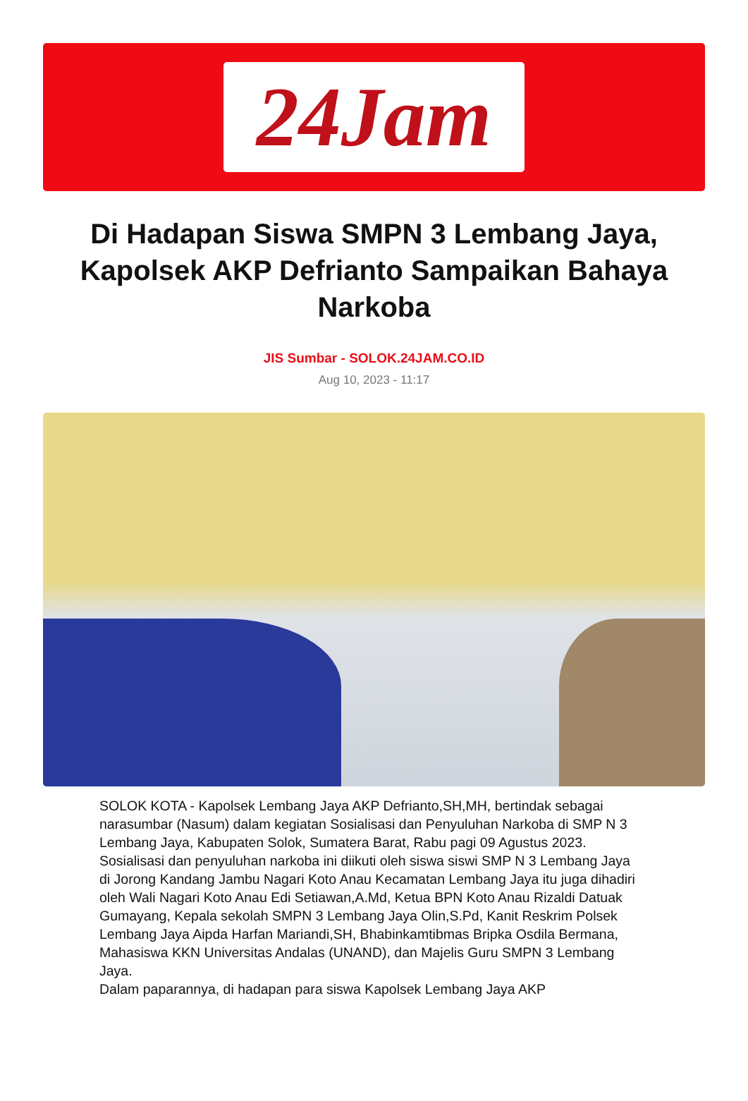24Jam
Di Hadapan Siswa SMPN 3 Lembang Jaya, Kapolsek AKP Defrianto Sampaikan Bahaya Narkoba
JIS Sumbar - SOLOK.24JAM.CO.ID
Aug 10, 2023 - 11:17
SOLOK KOTA - Kapolsek Lembang Jaya AKP Defrianto,SH,MH, bertindak sebagai narasumbar (Nasum) dalam kegiatan Sosialisasi dan Penyuluhan Narkoba di SMP N 3 Lembang Jaya, Kabupaten Solok, Sumatera Barat, Rabu pagi 09 Agustus 2023.
Sosialisasi dan penyuluhan narkoba ini diikuti oleh siswa siswi SMP N 3 Lembang Jaya di Jorong Kandang Jambu Nagari Koto Anau Kecamatan Lembang Jaya itu juga dihadiri oleh Wali Nagari Koto Anau Edi Setiawan,A.Md, Ketua BPN Koto Anau Rizaldi Datuak Gumayang, Kepala sekolah SMPN 3 Lembang Jaya Olin,S.Pd, Kanit Reskrim Polsek Lembang Jaya Aipda Harfan Mariandi,SH, Bhabinkamtibmas Bripka Osdila Bermana, Mahasiswa KKN Universitas Andalas (UNAND), dan Majelis Guru SMPN 3 Lembang Jaya.
Dalam paparannya, di hadapan para siswa Kapolsek Lembang Jaya AKP